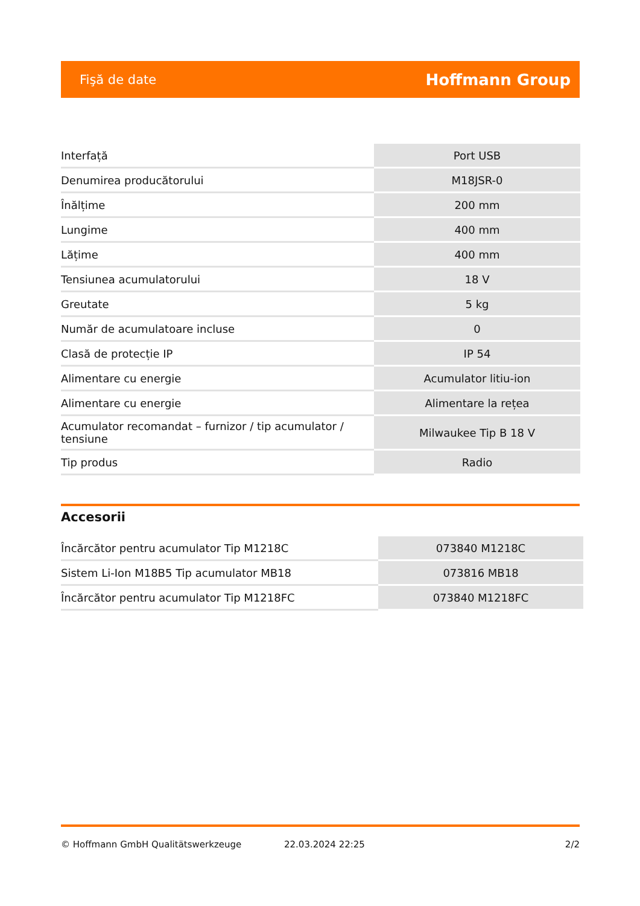Fişă de date Hoffmann Group
| Interfață | Port USB |
| Denumirea producătorului | M18JSR-0 |
| Înălțime | 200 mm |
| Lungime | 400 mm |
| Lățime | 400 mm |
| Tensiunea acumulatorului | 18 V |
| Greutate | 5 kg |
| Număr de acumulatoare incluse | 0 |
| Clasă de protecție IP | IP 54 |
| Alimentare cu energie | Acumulator litiu-ion |
| Alimentare cu energie | Alimentare la rețea |
| Acumulator recomandat – furnizor / tip acumulator / tensiune | Milwaukee Tip B 18 V |
| Tip produs | Radio |
Accesorii
| Încărcător pentru acumulator Tip M1218C | 073840 M1218C |
| Sistem Li-Ion M18B5 Tip acumulator MB18 | 073816 MB18 |
| Încărcător pentru acumulator Tip M1218FC | 073840 M1218FC |
© Hoffmann GmbH Qualitätswerkzeuge 22.03.2024 22:25 2/2